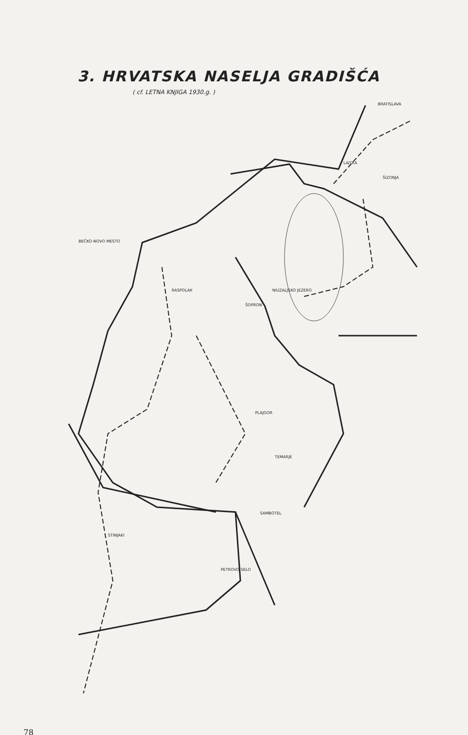3. HRVATSKA NASELJA GRADIŠĆA
( cf. LETNA KNJIGA 1930.g. )
BRATISLAVA
BEČKO-NOVO MESTO
ŠOPRON
SAMBOTEL
NIUZALJSKO JEZERO
LAJTKA
ŠIZONJA
RASPOLAK
PLAJGOR
TEMARJE
PETROVO SELO
STINJAKI
78